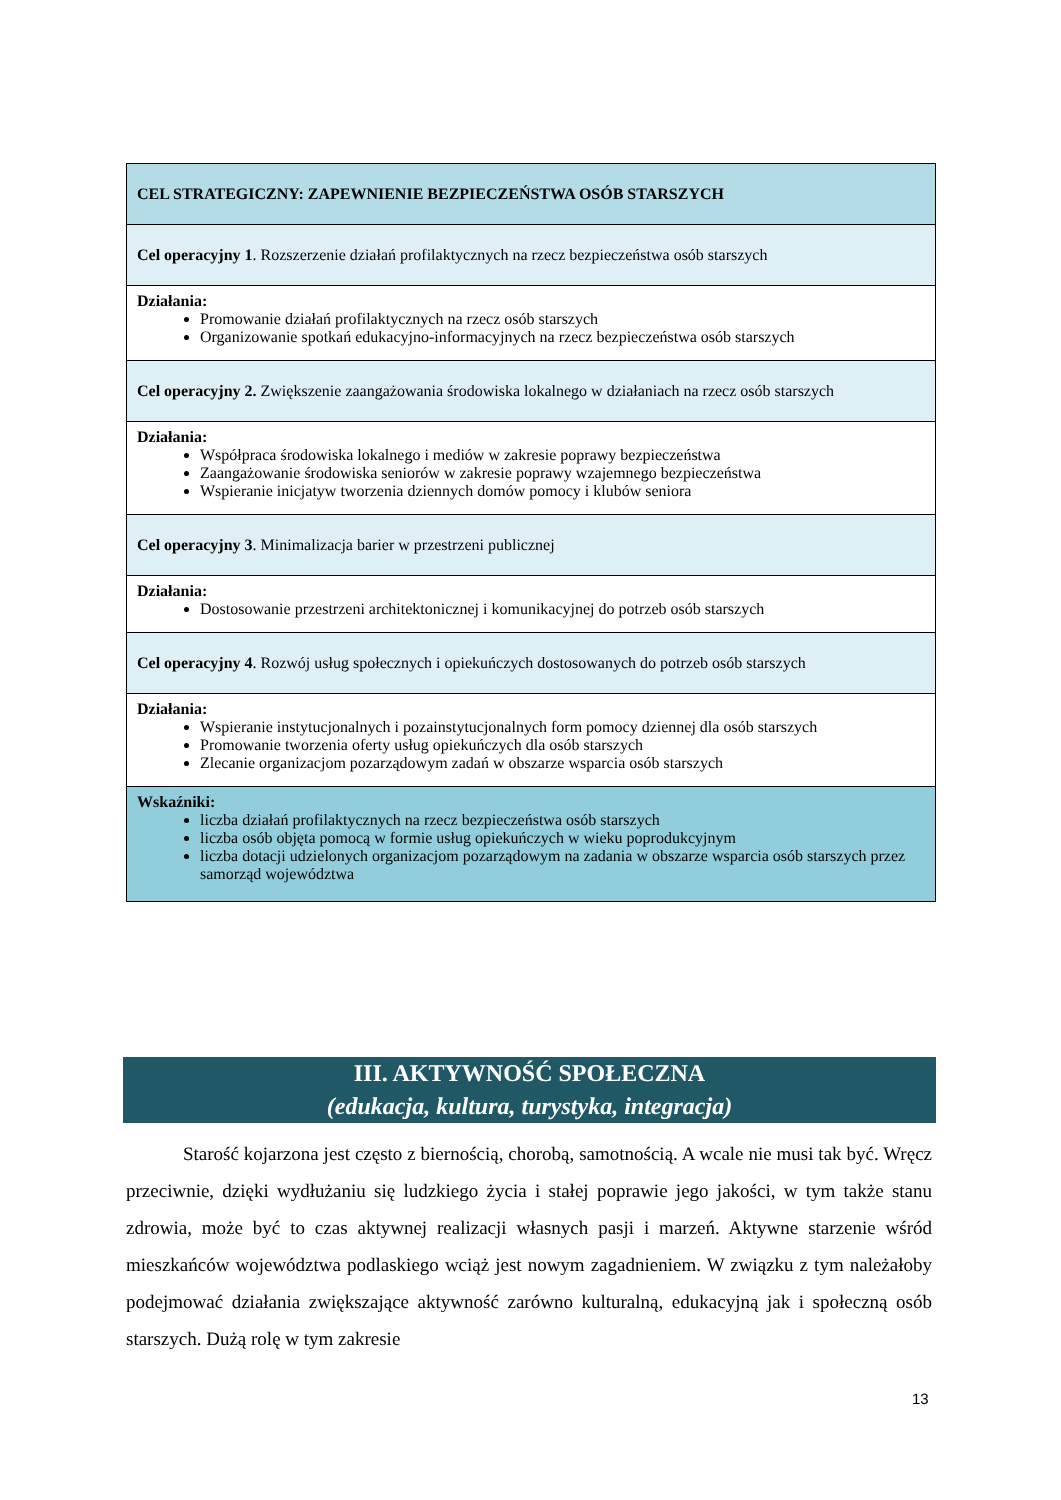| CEL STRATEGICZNY: ZAPEWNIENIE BEZPIECZEŃSTWA OSÓB STARSZYCH |
| Cel operacyjny 1 . Rozszerzenie działań profilaktycznych na rzecz bezpieczeństwa osób starszych |
| Działania: Promowanie działań profilaktycznych na rzecz osób starszych Organizowanie spotkań edukacyjno-informacyjnych na rzecz bezpieczeństwa osób starszych |
| Cel operacyjny 2. Zwiększenie zaangażowania środowiska lokalnego w działaniach na rzecz osób starszych |
| Działania: Współpraca środowiska lokalnego i mediów w zakresie poprawy bezpieczeństwa Zaangażowanie środowiska seniorów w zakresie poprawy wzajemnego bezpieczeństwa Wspieranie inicjatyw tworzenia dziennych domów pomocy i klubów seniora |
| Cel operacyjny 3 . Minimalizacja barier w przestrzeni publicznej |
| Działania: Dostosowanie przestrzeni architektonicznej i komunikacyjnej do potrzeb osób starszych |
| Cel operacyjny 4 . Rozwój usług społecznych i opiekuńczych dostosowanych do potrzeb osób starszych |
| Działania: Wspieranie instytucjonalnych i pozainstytucjonalnych form pomocy dziennej dla osób starszych Promowanie tworzenia oferty usług opiekuńczych dla osób starszych Zlecanie organizacjom pozarządowym zadań w obszarze wsparcia osób starszych |
| Wskaźniki: liczba działań profilaktycznych na rzecz bezpieczeństwa osób starszych liczba osób objęta pomocą w formie usług opiekuńczych w wieku poprodukcyjnym liczba dotacji udzielonych organizacjom pozarządowym na zadania w obszarze wsparcia osób starszych przez samorząd województwa |
III. AKTYWNOŚĆ SPOŁECZNA
(edukacja, kultura, turystyka, integracja)
   Starość kojarzona jest często z biernością, chorobą, samotnością. A wcale nie musi tak być. Wręcz przeciwnie, dzięki wydłużaniu się ludzkiego życia i stałej poprawie jego jakości, w tym także stanu zdrowia, może być to czas aktywnej realizacji własnych pasji i marzeń. Aktywne starzenie wśród mieszkańców województwa podlaskiego wciąż jest nowym zagadnieniem. W związku z tym należałoby podejmować działania zwiększające aktywność zarówno kulturalną, edukacyjną jak i społeczną osób starszych. Dużą rolę w tym zakresie
13